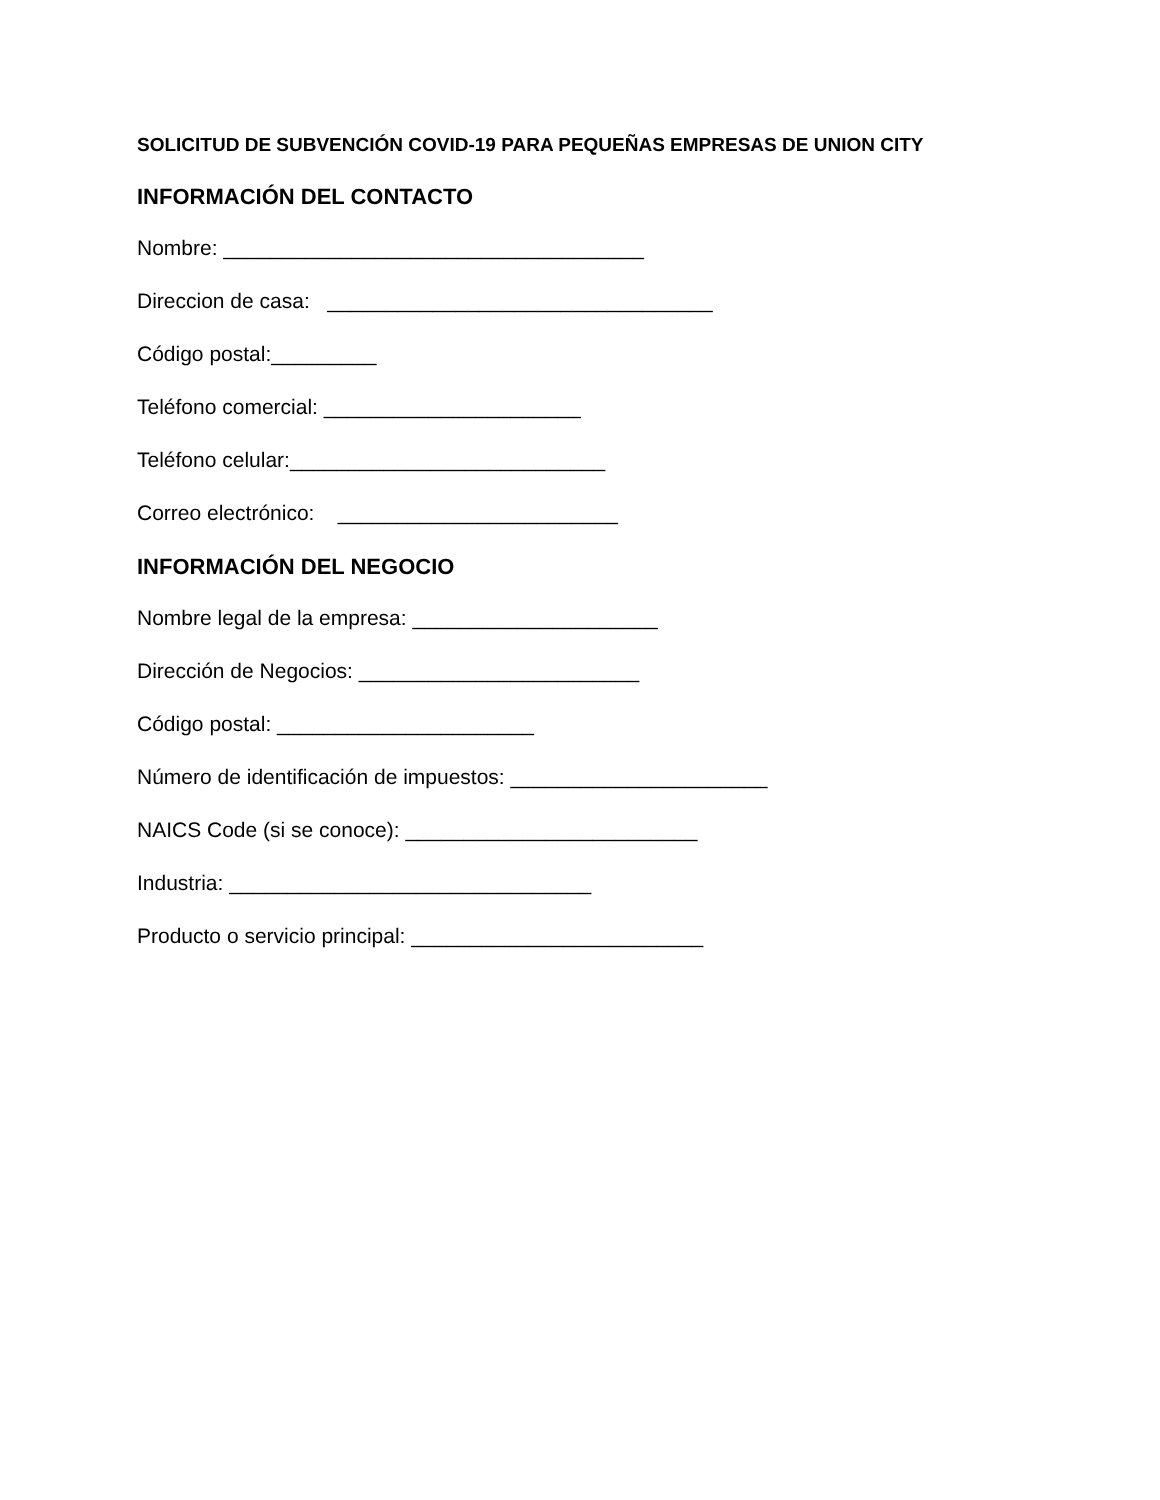SOLICITUD DE SUBVENCIÓN COVID-19 PARA PEQUEÑAS EMPRESAS DE UNION CITY
INFORMACIÓN DEL CONTACTO
Nombre: ____________________________________
Direccion de casa: _________________________________
Código postal:_________
Teléfono comercial: ______________________
Teléfono celular:___________________________
Correo electrónico: ________________________
INFORMACIÓN DEL NEGOCIO
Nombre legal de la empresa: _____________________
Dirección de Negocios: ________________________
Código postal: ______________________
Número de identificación de impuestos: ______________________
NAICS Code (si se conoce): _________________________
Industria: _______________________________
Producto o servicio principal: _________________________